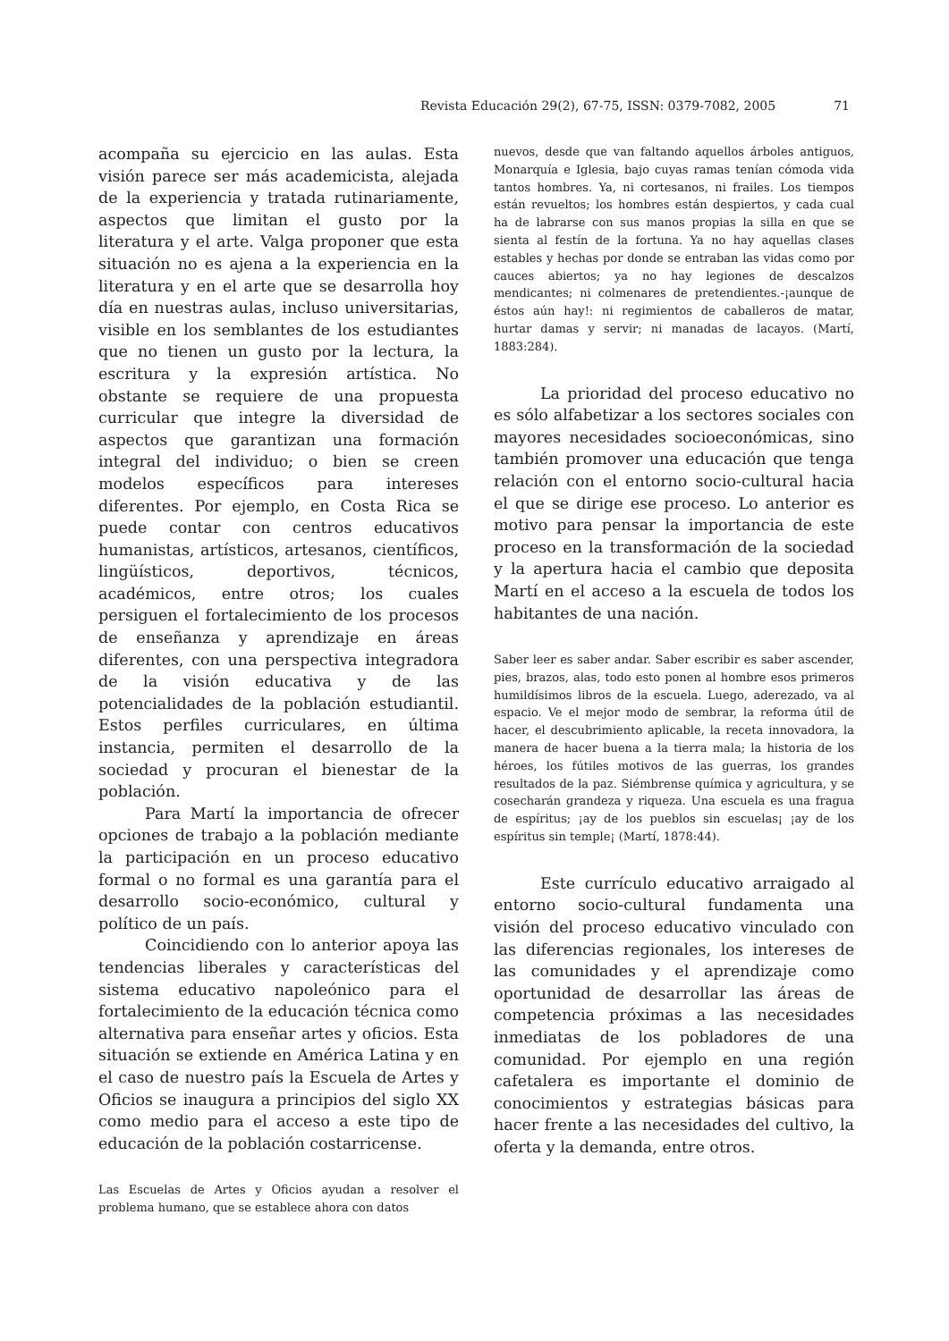Revista Educación 29(2), 67-75, ISSN: 0379-7082, 2005 71
acompaña su ejercicio en las aulas. Esta visión parece ser más academicista, alejada de la experiencia y tratada rutinariamente, aspectos que limitan el gusto por la literatura y el arte. Valga proponer que esta situación no es ajena a la experiencia en la literatura y en el arte que se desarrolla hoy día en nuestras aulas, incluso universitarias, visible en los semblantes de los estudiantes que no tienen un gusto por la lectura, la escritura y la expresión artística. No obstante se requiere de una propuesta curricular que integre la diversidad de aspectos que garantizan una formación integral del individuo; o bien se creen modelos específicos para intereses diferentes. Por ejemplo, en Costa Rica se puede contar con centros educativos humanistas, artísticos, artesanos, científicos, lingüísticos, deportivos, técnicos, académicos, entre otros; los cuales persiguen el fortalecimiento de los procesos de enseñanza y aprendizaje en áreas diferentes, con una perspectiva integradora de la visión educativa y de las potencialidades de la población estudiantil. Estos perfiles curriculares, en última instancia, permiten el desarrollo de la sociedad y procuran el bienestar de la población.
Para Martí la importancia de ofrecer opciones de trabajo a la población mediante la participación en un proceso educativo formal o no formal es una garantía para el desarrollo socio-económico, cultural y político de un país.
Coincidiendo con lo anterior apoya las tendencias liberales y características del sistema educativo napoleónico para el fortalecimiento de la educación técnica como alternativa para enseñar artes y oficios. Esta situación se extiende en América Latina y en el caso de nuestro país la Escuela de Artes y Oficios se inaugura a principios del siglo XX como medio para el acceso a este tipo de educación de la población costarricense.
Las Escuelas de Artes y Oficios ayudan a resolver el problema humano, que se establece ahora con datos
nuevos, desde que van faltando aquellos árboles antiguos, Monarquía e Iglesia, bajo cuyas ramas tenían cómoda vida tantos hombres. Ya, ni cortesanos, ni frailes. Los tiempos están revueltos; los hombres están despiertos, y cada cual ha de labrarse con sus manos propias la silla en que se sienta al festín de la fortuna. Ya no hay aquellas clases estables y hechas por donde se entraban las vidas como por cauces abiertos; ya no hay legiones de descalzos mendicantes; ni colmenares de pretendientes.-¡aunque de éstos aún hay!: ni regimientos de caballeros de matar, hurtar damas y servir; ni manadas de lacayos. (Martí, 1883:284).
La prioridad del proceso educativo no es sólo alfabetizar a los sectores sociales con mayores necesidades socioeconómicas, sino también promover una educación que tenga relación con el entorno socio-cultural hacia el que se dirige ese proceso. Lo anterior es motivo para pensar la importancia de este proceso en la transformación de la sociedad y la apertura hacia el cambio que deposita Martí en el acceso a la escuela de todos los habitantes de una nación.
Saber leer es saber andar. Saber escribir es saber ascender, pies, brazos, alas, todo esto ponen al hombre esos primeros humildísimos libros de la escuela. Luego, aderezado, va al espacio. Ve el mejor modo de sembrar, la reforma útil de hacer, el descubrimiento aplicable, la receta innovadora, la manera de hacer buena a la tierra mala; la historia de los héroes, los fútiles motivos de las guerras, los grandes resultados de la paz. Siémbrense química y agricultura, y se cosecharán grandeza y riqueza. Una escuela es una fragua de espíritus; ¡ay de los pueblos sin escuelas¡ ¡ay de los espíritus sin temple¡ (Martí, 1878:44).
Este currículo educativo arraigado al entorno socio-cultural fundamenta una visión del proceso educativo vinculado con las diferencias regionales, los intereses de las comunidades y el aprendizaje como oportunidad de desarrollar las áreas de competencia próximas a las necesidades inmediatas de los pobladores de una comunidad. Por ejemplo en una región cafetalera es importante el dominio de conocimientos y estrategias básicas para hacer frente a las necesidades del cultivo, la oferta y la demanda, entre otros.